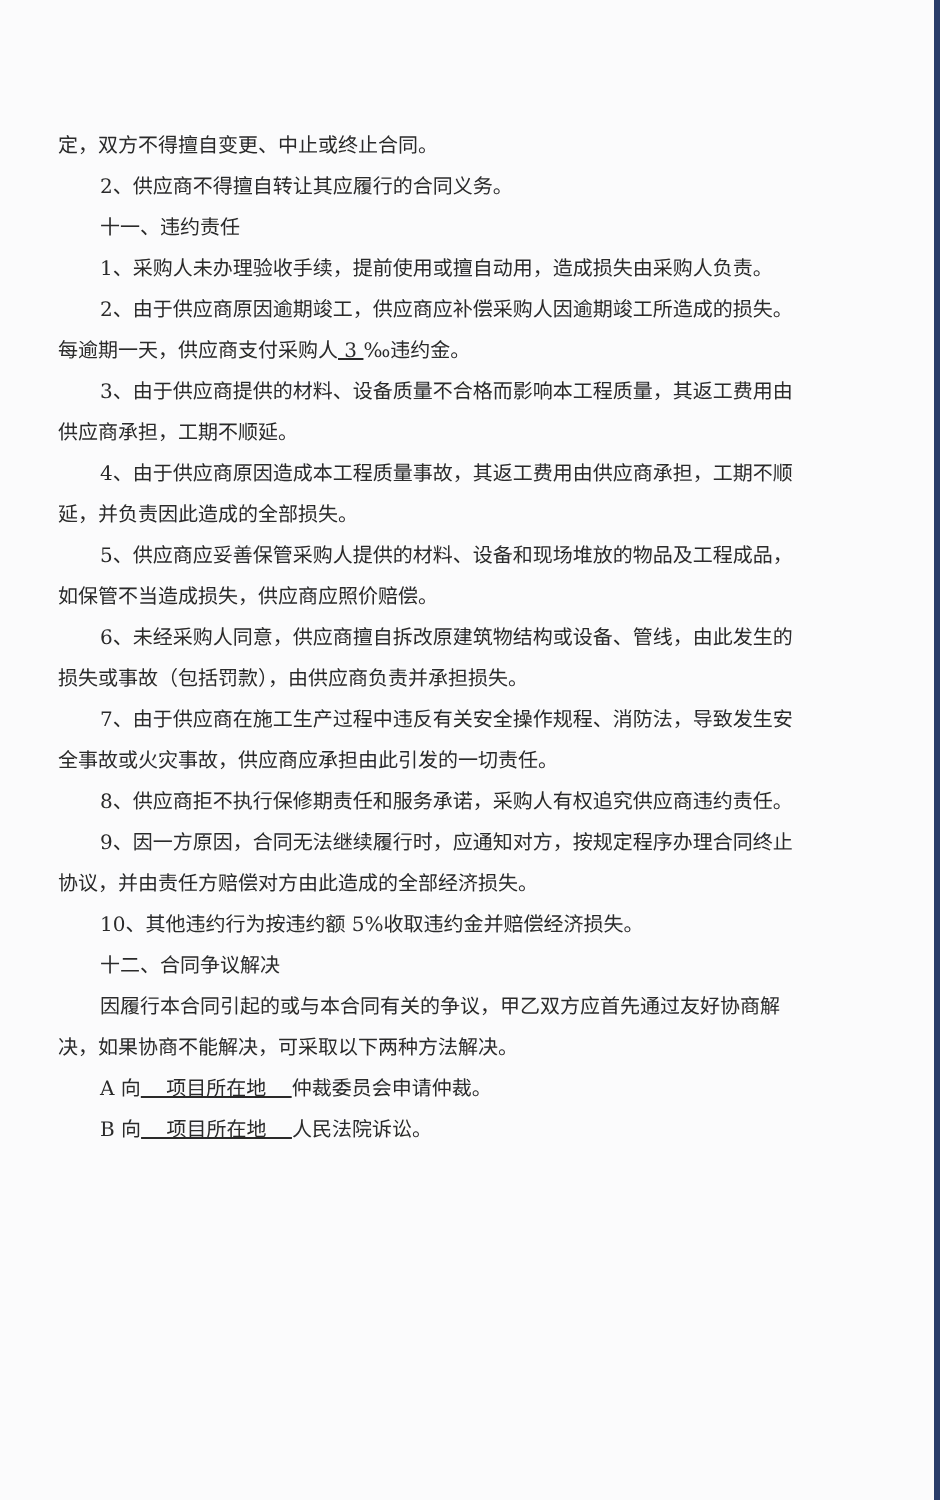定，双方不得擅自变更、中止或终止合同。
2、供应商不得擅自转让其应履行的合同义务。
十一、违约责任
1、采购人未办理验收手续，提前使用或擅自动用，造成损失由采购人负责。
2、由于供应商原因逾期竣工，供应商应补偿采购人因逾期竣工所造成的损失。每逾期一天，供应商支付采购人 3 ‰违约金。
3、由于供应商提供的材料、设备质量不合格而影响本工程质量，其返工费用由供应商承担，工期不顺延。
4、由于供应商原因造成本工程质量事故，其返工费用由供应商承担，工期不顺延，并负责因此造成的全部损失。
5、供应商应妥善保管采购人提供的材料、设备和现场堆放的物品及工程成品，如保管不当造成损失，供应商应照价赔偿。
6、未经采购人同意，供应商擅自拆改原建筑物结构或设备、管线，由此发生的损失或事故（包括罚款），由供应商负责并承担损失。
7、由于供应商在施工生产过程中违反有关安全操作规程、消防法，导致发生安全事故或火灾事故，供应商应承担由此引发的一切责任。
8、供应商拒不执行保修期责任和服务承诺，采购人有权追究供应商违约责任。
9、因一方原因，合同无法继续履行时，应通知对方，按规定程序办理合同终止协议，并由责任方赔偿对方由此造成的全部经济损失。
10、其他违约行为按违约额 5%收取违约金并赔偿经济损失。
十二、合同争议解决
因履行本合同引起的或与本合同有关的争议，甲乙双方应首先通过友好协商解决，如果协商不能解决，可采取以下两种方法解决。
A 向 项目所在地 仲裁委员会申请仲裁。
B 向 项目所在地 人民法院诉讼。